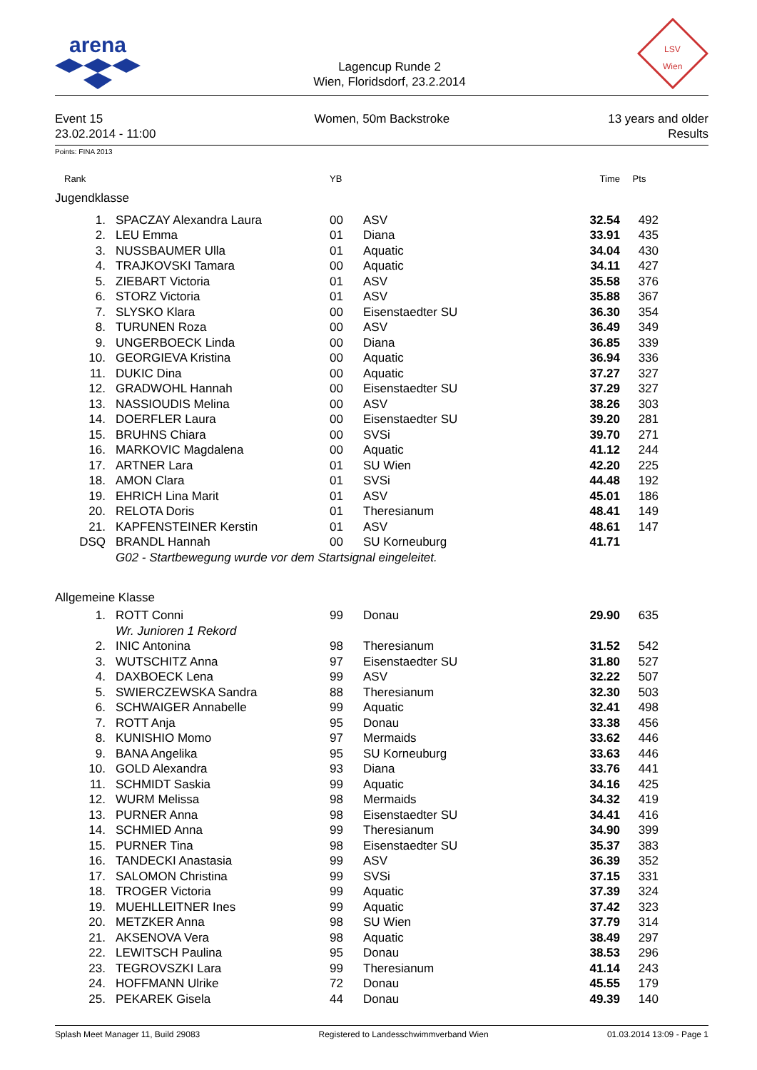arena
Lagencup Runde 2
Wien, Floridsdorf, 23.2.2014
LSV
Wien
Event 15
23.02.2014 - 11:00
Women, 50m Backstroke 13 years and older
Results
Points: FINA 2013
| Rank | | YB | | Time | Pts | |
| --- | --- | --- | --- | --- | --- | --- |
| Jugendklasse | | | | | | |
| 1. | SPACZAY Alexandra Laura | 00 | ASV | 32.54 | 492 | |
| 2. | LEU Emma | 01 | Diana | 33.91 | 435 | |
| 3. | NUSSBAUMER Ulla | 01 | Aquatic | 34.04 | 430 | |
| 4. | TRAJKOVSKI Tamara | 00 | Aquatic | 34.11 | 427 | |
| 5. | ZIEBART Victoria | 01 | ASV | 35.58 | 376 | |
| 6. | STORZ Victoria | 01 | ASV | 35.88 | 367 | |
| 7. | SLYSKO Klara | 00 | Eisenstaedter SU | 36.30 | 354 | |
| 8. | TURUNEN Roza | 00 | ASV | 36.49 | 349 | |
| 9. | UNGERBOECK Linda | 00 | Diana | 36.85 | 339 | |
| 10. | GEORGIEVA Kristina | 00 | Aquatic | 36.94 | 336 | |
| 11. | DUKIC Dina | 00 | Aquatic | 37.27 | 327 | |
| 12. | GRADWOHL Hannah | 00 | Eisenstaedter SU | 37.29 | 327 | |
| 13. | NASSIOUDIS Melina | 00 | ASV | 38.26 | 303 | |
| 14. | DOERFLER Laura | 00 | Eisenstaedter SU | 39.20 | 281 | |
| 15. | BRUHNS Chiara | 00 | SVSi | 39.70 | 271 | |
| 16. | MARKOVIC Magdalena | 00 | Aquatic | 41.12 | 244 | |
| 17. | ARTNER Lara | 01 | SU Wien | 42.20 | 225 | |
| 18. | AMON Clara | 01 | SVSi | 44.48 | 192 | |
| 19. | EHRICH Lina Marit | 01 | ASV | 45.01 | 186 | |
| 20. | RELOTA Doris | 01 | Theresianum | 48.41 | 149 | |
| 21. | KAPFENSTEINER Kerstin | 01 | ASV | 48.61 | 147 | |
| DSQ | BRANDL Hannah | 00 | SU Korneuburg | 41.71 | | |
| | G02 - Startbewegung wurde vor dem Startsignal eingeleitet. | | | | | |
| Allgemeine Klasse | | | | | | |
| 1. | ROTT Conni | 99 | Donau | 29.90 | 635 | |
| | Wr. Junioren 1 Rekord | | | | | |
| 2. | INIC Antonina | 98 | Theresianum | 31.52 | 542 | |
| 3. | WUTSCHITZ Anna | 97 | Eisenstaedter SU | 31.80 | 527 | |
| 4. | DAXBOECK Lena | 99 | ASV | 32.22 | 507 | |
| 5. | SWIERCZEWSKA Sandra | 88 | Theresianum | 32.30 | 503 | |
| 6. | SCHWAIGER Annabelle | 99 | Aquatic | 32.41 | 498 | |
| 7. | ROTT Anja | 95 | Donau | 33.38 | 456 | |
| 8. | KUNISHIO Momo | 97 | Mermaids | 33.62 | 446 | |
| 9. | BANA Angelika | 95 | SU Korneuburg | 33.63 | 446 | |
| 10. | GOLD Alexandra | 93 | Diana | 33.76 | 441 | |
| 11. | SCHMIDT Saskia | 99 | Aquatic | 34.16 | 425 | |
| 12. | WURM Melissa | 98 | Mermaids | 34.32 | 419 | |
| 13. | PURNER Anna | 98 | Eisenstaedter SU | 34.41 | 416 | |
| 14. | SCHMIED Anna | 99 | Theresianum | 34.90 | 399 | |
| 15. | PURNER Tina | 98 | Eisenstaedter SU | 35.37 | 383 | |
| 16. | TANDECKI Anastasia | 99 | ASV | 36.39 | 352 | |
| 17. | SALOMON Christina | 99 | SVSi | 37.15 | 331 | |
| 18. | TROGER Victoria | 99 | Aquatic | 37.39 | 324 | |
| 19. | MUEHLLEITNER Ines | 99 | Aquatic | 37.42 | 323 | |
| 20. | METZKER Anna | 98 | SU Wien | 37.79 | 314 | |
| 21. | AKSENOVA Vera | 98 | Aquatic | 38.49 | 297 | |
| 22. | LEWITSCH Paulina | 95 | Donau | 38.53 | 296 | |
| 23. | TEGROVSZKI Lara | 99 | Theresianum | 41.14 | 243 | |
| 24. | HOFFMANN Ulrike | 72 | Donau | 45.55 | 179 | |
| 25. | PEKAREK Gisela | 44 | Donau | 49.39 | 140 | |
Splash Meet Manager 11, Build 29083 Registered to Landesschwimmverband Wien 01.03.2014 13:09 - Page 1